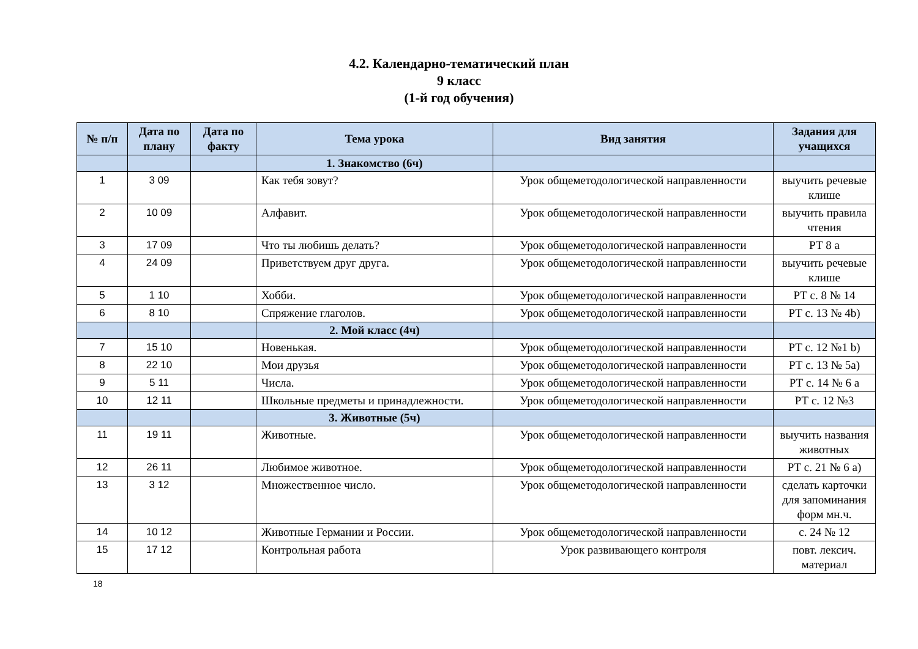4.2. Календарно-тематический план
9 класс
(1-й год обучения)
| № п/п | Дата по плану | Дата по факту | Тема урока | Вид занятия | Задания для учащихся |
| --- | --- | --- | --- | --- | --- |
| | | | 1. Знакомство (6ч) | | |
| 1 | 3 09 | | Как тебя зовут? | Урок общеметодологической направленности | выучить речевые клише |
| 2 | 10 09 | | Алфавит. | Урок общеметодологической направленности | выучить правила чтения |
| 3 | 17 09 | | Что ты любишь делать? | Урок общеметодологической направленности | РТ 8 а |
| 4 | 24 09 | | Приветствуем друг друга. | Урок общеметодологической направленности | выучить речевые клише |
| 5 | 1 10 | | Хобби. | Урок общеметодологической направленности | РТ с. 8 № 14 |
| 6 | 8 10 | | Спряжение глаголов. | Урок общеметодологической направленности | РТ с. 13 № 4b) |
| | | | 2. Мой класс (4ч) | | |
| 7 | 15 10 | | Новенькая. | Урок общеметодологической направленности | РТ с. 12 №1 b) |
| 8 | 22 10 | | Мои друзья | Урок общеметодологической направленности | РТ с. 13 № 5а) |
| 9 | 5 11 | | Числа. | Урок общеметодологической направленности | РТ с. 14 № 6 а |
| 10 | 12 11 | | Школьные предметы и принадлежности. | Урок общеметодологической направленности | РТ с. 12 №3 |
| | | | 3. Животные (5ч) | | |
| 11 | 19 11 | | Животные. | Урок общеметодологической направленности | выучить названия животных |
| 12 | 26 11 | | Любимое животное. | Урок общеметодологической направленности | РТ с. 21 № 6 а) |
| 13 | 3 12 | | Множественное число. | Урок общеметодологической направленности | сделать карточки для запоминания форм мн.ч. |
| 14 | 10 12 | | Животные Германии и России. | Урок общеметодологической направленности | с. 24 № 12 |
| 15 | 17 12 | | Контрольная работа | Урок развивающего контроля | повт. лексич. материал |
18